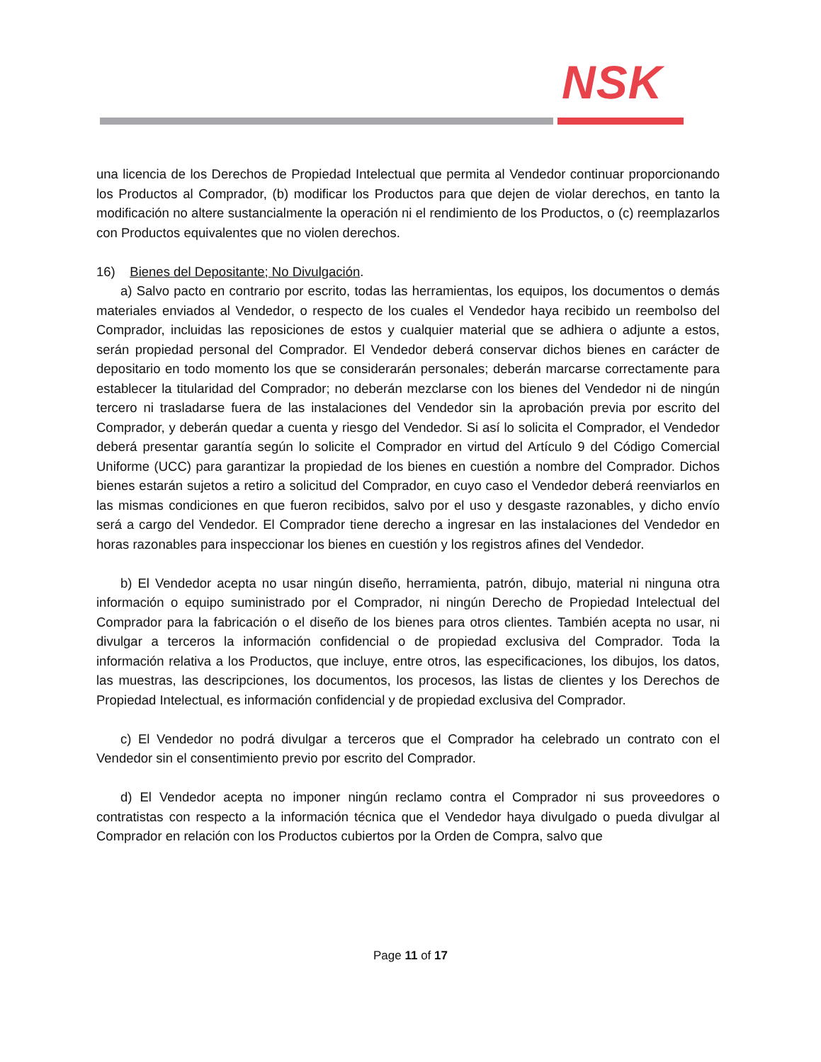NSK
una licencia de los Derechos de Propiedad Intelectual que permita al Vendedor continuar proporcionando los Productos al Comprador, (b) modificar los Productos para que dejen de violar derechos, en tanto la modificación no altere sustancialmente la operación ni el rendimiento de los Productos, o (c) reemplazarlos con Productos equivalentes que no violen derechos.
16) Bienes del Depositante; No Divulgación.
a) Salvo pacto en contrario por escrito, todas las herramientas, los equipos, los documentos o demás materiales enviados al Vendedor, o respecto de los cuales el Vendedor haya recibido un reembolso del Comprador, incluidas las reposiciones de estos y cualquier material que se adhiera o adjunte a estos, serán propiedad personal del Comprador. El Vendedor deberá conservar dichos bienes en carácter de depositario en todo momento los que se considerarán personales; deberán marcarse correctamente para establecer la titularidad del Comprador; no deberán mezclarse con los bienes del Vendedor ni de ningún tercero ni trasladarse fuera de las instalaciones del Vendedor sin la aprobación previa por escrito del Comprador, y deberán quedar a cuenta y riesgo del Vendedor. Si así lo solicita el Comprador, el Vendedor deberá presentar garantía según lo solicite el Comprador en virtud del Artículo 9 del Código Comercial Uniforme (UCC) para garantizar la propiedad de los bienes en cuestión a nombre del Comprador. Dichos bienes estarán sujetos a retiro a solicitud del Comprador, en cuyo caso el Vendedor deberá reenviarlos en las mismas condiciones en que fueron recibidos, salvo por el uso y desgaste razonables, y dicho envío será a cargo del Vendedor. El Comprador tiene derecho a ingresar en las instalaciones del Vendedor en horas razonables para inspeccionar los bienes en cuestión y los registros afines del Vendedor.
b) El Vendedor acepta no usar ningún diseño, herramienta, patrón, dibujo, material ni ninguna otra información o equipo suministrado por el Comprador, ni ningún Derecho de Propiedad Intelectual del Comprador para la fabricación o el diseño de los bienes para otros clientes. También acepta no usar, ni divulgar a terceros la información confidencial o de propiedad exclusiva del Comprador. Toda la información relativa a los Productos, que incluye, entre otros, las especificaciones, los dibujos, los datos, las muestras, las descripciones, los documentos, los procesos, las listas de clientes y los Derechos de Propiedad Intelectual, es información confidencial y de propiedad exclusiva del Comprador.
c) El Vendedor no podrá divulgar a terceros que el Comprador ha celebrado un contrato con el Vendedor sin el consentimiento previo por escrito del Comprador.
d) El Vendedor acepta no imponer ningún reclamo contra el Comprador ni sus proveedores o contratistas con respecto a la información técnica que el Vendedor haya divulgado o pueda divulgar al Comprador en relación con los Productos cubiertos por la Orden de Compra, salvo que
Page 11 of 17